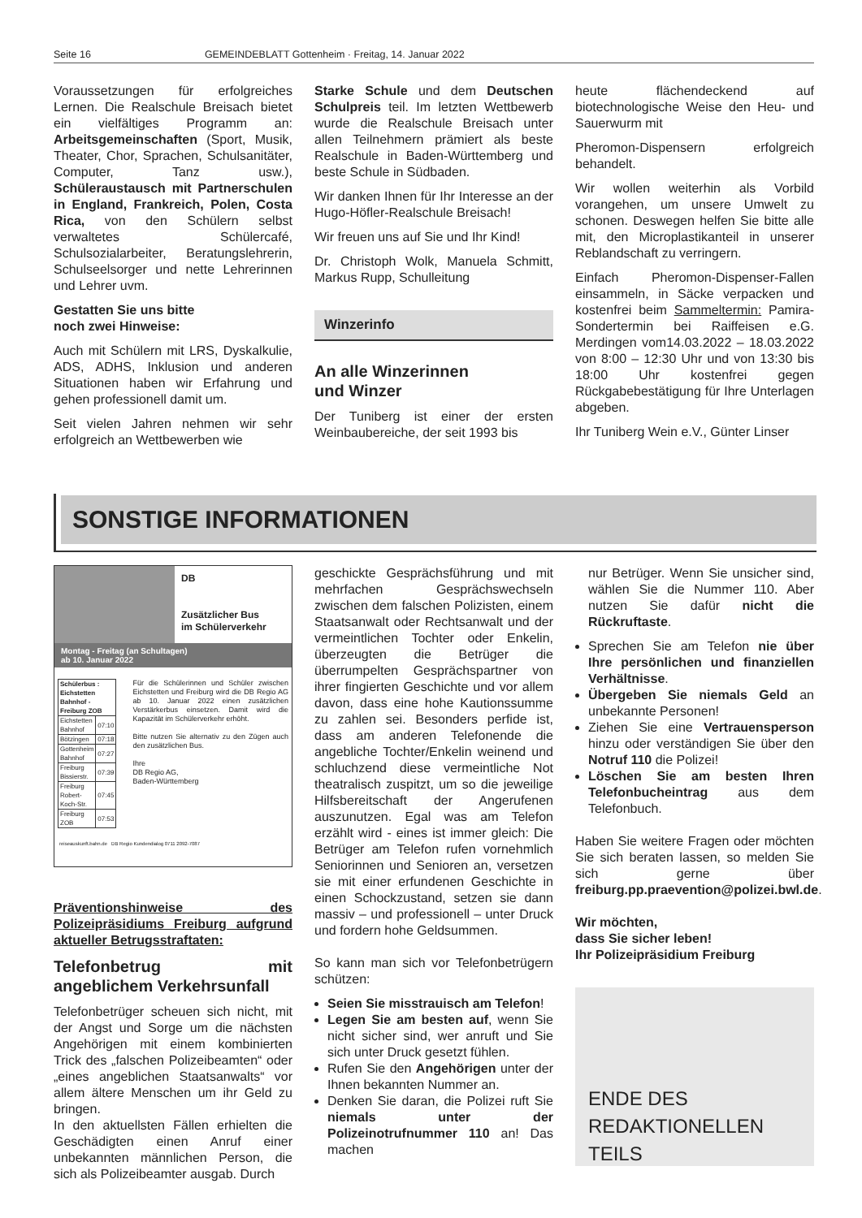Seite 16 GEMEINDEBLATT Gottenheim · Freitag, 14. Januar 2022
Voraussetzungen für erfolgreiches Lernen. Die Realschule Breisach bietet ein vielfältiges Programm an: Arbeitsgemeinschaften (Sport, Musik, Theater, Chor, Sprachen, Schulsanitäter, Computer, Tanz usw.), Schüleraustausch mit Partnerschulen in England, Frankreich, Polen, Costa Rica, von den Schülern selbst verwaltetes Schülercafé, Schulsozialarbeiter, Beratungslehrerin, Schulseelsorger und nette Lehrerinnen und Lehrer uvm.
Gestatten Sie uns bitte
noch zwei Hinweise:
Auch mit Schülern mit LRS, Dyskalkulie, ADS, ADHS, Inklusion und anderen Situationen haben wir Erfahrung und gehen professionell damit um.
Seit vielen Jahren nehmen wir sehr erfolgreich an Wettbewerben wie
Starke Schule und dem Deutschen Schulpreis teil. Im letzten Wettbewerb wurde die Realschule Breisach unter allen Teilnehmern prämiert als beste Realschule in Baden-Württemberg und beste Schule in Südbaden.
Wir danken Ihnen für Ihr Interesse an der Hugo-Höfler-Realschule Breisach!
Wir freuen uns auf Sie und Ihr Kind!
Dr. Christoph Wolk, Manuela Schmitt, Markus Rupp, Schulleitung
Winzerinfo
An alle Winzerinnen
und Winzer
Der Tuniberg ist einer der ersten Weinbaubereiche, der seit 1993 bis
heute flächendeckend auf biotechnologische Weise den Heu- und Sauerwurm mit
Pheromon-Dispensern erfolgreich behandelt.
Wir wollen weiterhin als Vorbild vorangehen, um unsere Umwelt zu schonen. Deswegen helfen Sie bitte alle mit, den Microplastikanteil in unserer Reblandschaft zu verringern.
Einfach Pheromon-Dispenser-Fallen einsammeln, in Säcke verpacken und kostenfrei beim Sammeltermin: Pamira-Sondertermin bei Raiffeisen e.G. Merdingen vom14.03.2022 – 18.03.2022 von 8:00 – 12:30 Uhr und von 13:30 bis 18:00 Uhr kostenfrei gegen Rückgabebestätigung für Ihre Unterlagen abgeben.
Ihr Tuniberg Wein e.V., Günter Linser
SONSTIGE INFORMATIONEN
DB
Zusätzlicher Bus
im Schülerverkehr
Montag - Freitag (an Schultagen)
ab 10. Januar 2022
| Schülerbus : Eichstetten Bahnhof - Freiburg ZOB | |
| --- | --- |
| Eichstetten Bahnhof | 07:10 |
| Bötzingen | 07:18 |
| Gottenheim Bahnhof | 07:27 |
| Freiburg Bissierstr. | 07:39 |
| Freiburg Robert-Koch-Str. | 07:45 |
| Freiburg ZOB | 07:53 |
Für die Schülerinnen und Schüler zwischen Eichstetten und Freiburg wird die DB Regio AG ab 10. Januar 2022 einen zusätzlichen Verstärkerbus einsetzen. Damit wird die Kapazität im Schülerverkehr erhöht.
Bitte nutzen Sie alternativ zu den Zügen auch den zusätzlichen Bus.
Ihre
DB Regio AG,
Baden-Württemberg
reiseauskunft.bahn.de DB Regio Kundendialog 0711 2092-7087
Präventionshinweise des Polizeipräsidiums Freiburg aufgrund aktueller Betrugsstraftaten:
Telefonbetrug mit angeblichem Verkehrsunfall
Telefonbetrüger scheuen sich nicht, mit der Angst und Sorge um die nächsten Angehörigen mit einem kombinierten Trick des „falschen Polizeibeamten“ oder „eines angeblichen Staatsanwalts“ vor allem ältere Menschen um ihr Geld zu bringen.
In den aktuellsten Fällen erhielten die Geschädigten einen Anruf einer unbekannten männlichen Person, die sich als Polizeibeamter ausgab. Durch
geschickte Gesprächsführung und mit mehrfachen Gesprächswechseln zwischen dem falschen Polizisten, einem Staatsanwalt oder Rechtsanwalt und der vermeintlichen Tochter oder Enkelin, überzeugten die Betrüger die überrumpelten Gesprächspartner von ihrer fingierten Geschichte und vor allem davon, dass eine hohe Kautionssumme zu zahlen sei. Besonders perfide ist, dass am anderen Telefonende die angebliche Tochter/Enkelin weinend und schluchzend diese vermeintliche Not theatralisch zuspitzt, um so die jeweilige Hilfsbereitschaft der Angerufenen auszunutzen. Egal was am Telefon erzählt wird - eines ist immer gleich: Die Betrüger am Telefon rufen vornehmlich Seniorinnen und Senioren an, versetzen sie mit einer erfundenen Geschichte in einen Schockzustand, setzen sie dann massiv – und professionell – unter Druck und fordern hohe Geldsummen.
So kann man sich vor Telefonbetrügern schützen:
Seien Sie misstrauisch am Telefon!
Legen Sie am besten auf, wenn Sie nicht sicher sind, wer anruft und Sie sich unter Druck gesetzt fühlen.
Rufen Sie den Angehörigen unter der Ihnen bekannten Nummer an.
Denken Sie daran, die Polizei ruft Sie niemals unter der Polizeinotrufnummer 110 an! Das machen
nur Betrüger. Wenn Sie unsicher sind, wählen Sie die Nummer 110. Aber nutzen Sie dafür nicht die Rückruftaste.
Sprechen Sie am Telefon nie über Ihre persönlichen und finanziellen Verhältnisse.
Übergeben Sie niemals Geld an unbekannte Personen!
Ziehen Sie eine Vertrauensperson hinzu oder verständigen Sie über den Notruf 110 die Polizei!
Löschen Sie am besten Ihren Telefonbucheintrag aus dem Telefonbuch.
Haben Sie weitere Fragen oder möchten Sie sich beraten lassen, so melden Sie sich gerne über freiburg.pp.praevention@polizei.bwl.de.
Wir möchten,
dass Sie sicher leben!
Ihr Polizeipräsidium Freiburg
ENDE DES
REDAKTIONELLEN
TEILS